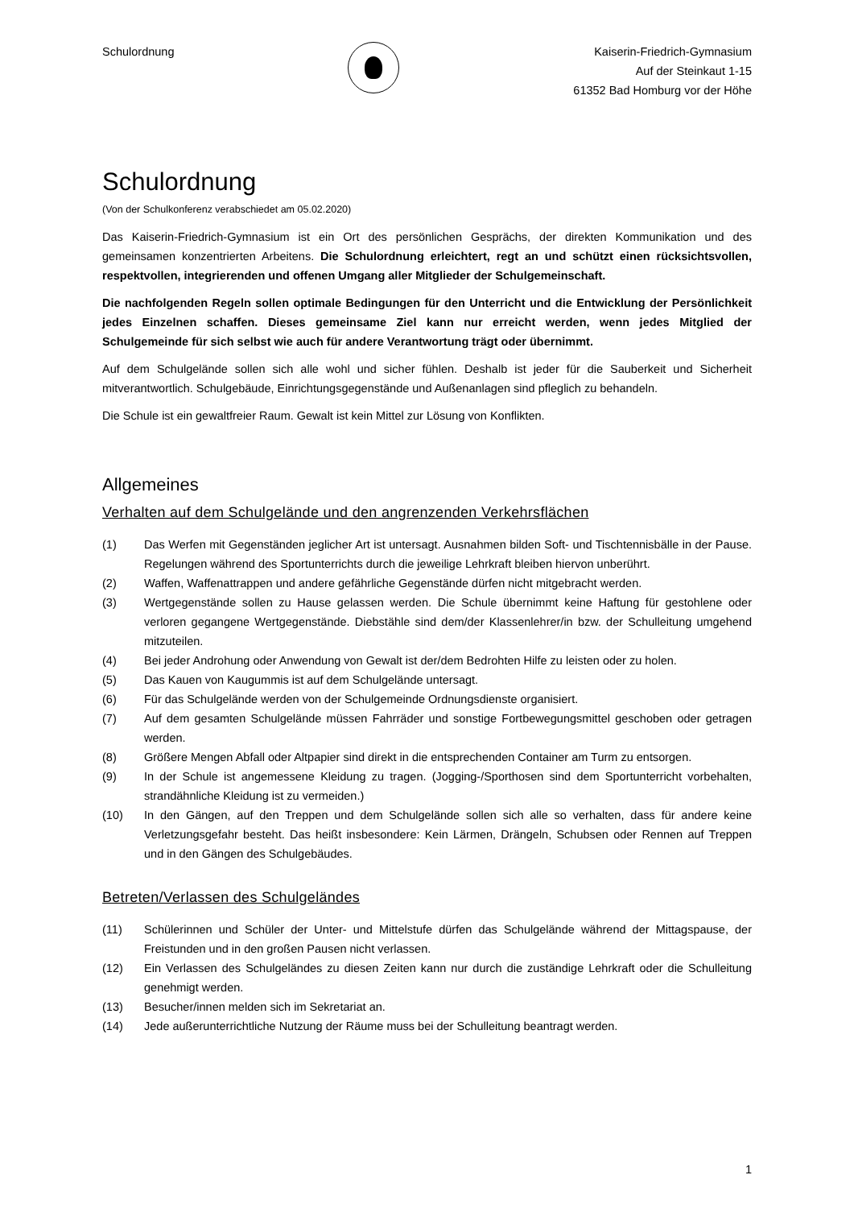Schulordnung Kaiserin-Friedrich-Gymnasium
Auf der Steinkaut 1-15
61352 Bad Homburg vor der Höhe
Schulordnung
(Von der Schulkonferenz verabschiedet am 05.02.2020)
Das Kaiserin-Friedrich-Gymnasium ist ein Ort des persönlichen Gesprächs, der direkten Kommunikation und des gemeinsamen konzentrierten Arbeitens. Die Schulordnung erleichtert, regt an und schützt einen rücksichtsvollen, respektvollen, integrierenden und offenen Umgang aller Mitglieder der Schulgemeinschaft.
Die nachfolgenden Regeln sollen optimale Bedingungen für den Unterricht und die Entwicklung der Persönlichkeit jedes Einzelnen schaffen. Dieses gemeinsame Ziel kann nur erreicht werden, wenn jedes Mitglied der Schulgemeinde für sich selbst wie auch für andere Verantwortung trägt oder übernimmt.
Auf dem Schulgelände sollen sich alle wohl und sicher fühlen. Deshalb ist jeder für die Sauberkeit und Sicherheit mitverantwortlich. Schulgebäude, Einrichtungsgegenstände und Außenanlagen sind pfleglich zu behandeln.
Die Schule ist ein gewaltfreier Raum. Gewalt ist kein Mittel zur Lösung von Konflikten.
Allgemeines
Verhalten auf dem Schulgelände und den angrenzenden Verkehrsflächen
(1) Das Werfen mit Gegenständen jeglicher Art ist untersagt. Ausnahmen bilden Soft- und Tischtennisbälle in der Pause. Regelungen während des Sportunterrichts durch die jeweilige Lehrkraft bleiben hiervon unberührt.
(2) Waffen, Waffenattrappen und andere gefährliche Gegenstände dürfen nicht mitgebracht werden.
(3) Wertgegenstände sollen zu Hause gelassen werden. Die Schule übernimmt keine Haftung für gestohlene oder verloren gegangene Wertgegenstände. Diebstähle sind dem/der Klassenlehrer/in bzw. der Schulleitung umgehend mitzuteilen.
(4) Bei jeder Androhung oder Anwendung von Gewalt ist der/dem Bedrohten Hilfe zu leisten oder zu holen.
(5) Das Kauen von Kaugummis ist auf dem Schulgelände untersagt.
(6) Für das Schulgelände werden von der Schulgemeinde Ordnungsdienste organisiert.
(7) Auf dem gesamten Schulgelände müssen Fahrräder und sonstige Fortbewegungsmittel geschoben oder getragen werden.
(8) Größere Mengen Abfall oder Altpapier sind direkt in die entsprechenden Container am Turm zu entsorgen.
(9) In der Schule ist angemessene Kleidung zu tragen. (Jogging-/Sporthosen sind dem Sportunterricht vorbehalten, strandähnliche Kleidung ist zu vermeiden.)
(10) In den Gängen, auf den Treppen und dem Schulgelände sollen sich alle so verhalten, dass für andere keine Verletzungsgefahr besteht. Das heißt insbesondere: Kein Lärmen, Drängeln, Schubsen oder Rennen auf Treppen und in den Gängen des Schulgebäudes.
Betreten/Verlassen des Schulgeländes
(11) Schülerinnen und Schüler der Unter- und Mittelstufe dürfen das Schulgelände während der Mittagspause, der Freistunden und in den großen Pausen nicht verlassen.
(12) Ein Verlassen des Schulgeländes zu diesen Zeiten kann nur durch die zuständige Lehrkraft oder die Schulleitung genehmigt werden.
(13) Besucher/innen melden sich im Sekretariat an.
(14) Jede außerunterrichtliche Nutzung der Räume muss bei der Schulleitung beantragt werden.
1